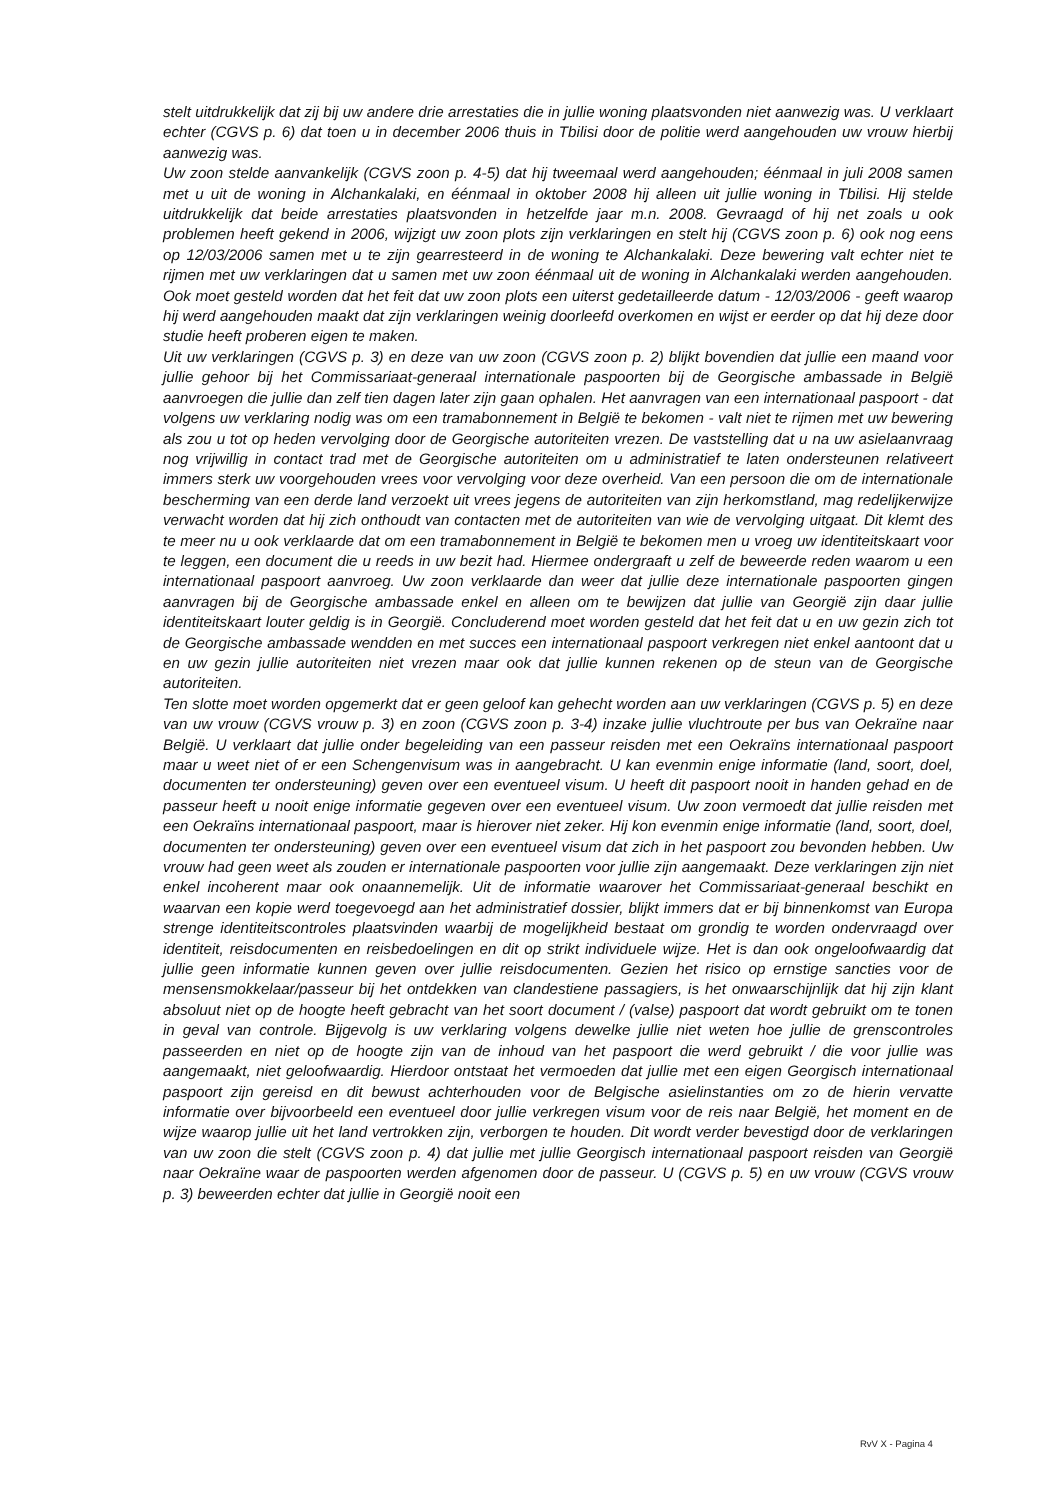stelt uitdrukkelijk dat zij bij uw andere drie arrestaties die in jullie woning plaatsvonden niet aanwezig was. U verklaart echter (CGVS p. 6) dat toen u in december 2006 thuis in Tbilisi door de politie werd aangehouden uw vrouw hierbij aanwezig was.
Uw zoon stelde aanvankelijk (CGVS zoon p. 4-5) dat hij tweemaal werd aangehouden; éénmaal in juli 2008 samen met u uit de woning in Alchankalaki, en éénmaal in oktober 2008 hij alleen uit jullie woning in Tbilisi. Hij stelde uitdrukkelijk dat beide arrestaties plaatsvonden in hetzelfde jaar m.n. 2008. Gevraagd of hij net zoals u ook problemen heeft gekend in 2006, wijzigt uw zoon plots zijn verklaringen en stelt hij (CGVS zoon p. 6) ook nog eens op 12/03/2006 samen met u te zijn gearresteerd in de woning te Alchankalaki. Deze bewering valt echter niet te rijmen met uw verklaringen dat u samen met uw zoon éénmaal uit de woning in Alchankalaki werden aangehouden. Ook moet gesteld worden dat het feit dat uw zoon plots een uiterst gedetailleerde datum - 12/03/2006 - geeft waarop hij werd aangehouden maakt dat zijn verklaringen weinig doorleefd overkomen en wijst er eerder op dat hij deze door studie heeft proberen eigen te maken.
Uit uw verklaringen (CGVS p. 3) en deze van uw zoon (CGVS zoon p. 2) blijkt bovendien dat jullie een maand voor jullie gehoor bij het Commissariaat-generaal internationale paspoorten bij de Georgische ambassade in België aanvroegen die jullie dan zelf tien dagen later zijn gaan ophalen. Het aanvragen van een internationaal paspoort - dat volgens uw verklaring nodig was om een tramabonnement in België te bekomen - valt niet te rijmen met uw bewering als zou u tot op heden vervolging door de Georgische autoriteiten vrezen. De vaststelling dat u na uw asielaanvraag nog vrijwillig in contact trad met de Georgische autoriteiten om u administratief te laten ondersteunen relativeert immers sterk uw voorgehouden vrees voor vervolging voor deze overheid. Van een persoon die om de internationale bescherming van een derde land verzoekt uit vrees jegens de autoriteiten van zijn herkomstland, mag redelijkerwijze verwacht worden dat hij zich onthoudt van contacten met de autoriteiten van wie de vervolging uitgaat. Dit klemt des te meer nu u ook verklaarde dat om een tramabonnement in België te bekomen men u vroeg uw identiteitskaart voor te leggen, een document die u reeds in uw bezit had. Hiermee ondergraaft u zelf de beweerde reden waarom u een internationaal paspoort aanvroeg. Uw zoon verklaarde dan weer dat jullie deze internationale paspoorten gingen aanvragen bij de Georgische ambassade enkel en alleen om te bewijzen dat jullie van Georgië zijn daar jullie identiteitskaart louter geldig is in Georgië. Concluderend moet worden gesteld dat het feit dat u en uw gezin zich tot de Georgische ambassade wendden en met succes een internationaal paspoort verkregen niet enkel aantoont dat u en uw gezin jullie autoriteiten niet vrezen maar ook dat jullie kunnen rekenen op de steun van de Georgische autoriteiten.
Ten slotte moet worden opgemerkt dat er geen geloof kan gehecht worden aan uw verklaringen (CGVS p. 5) en deze van uw vrouw (CGVS vrouw p. 3) en zoon (CGVS zoon p. 3-4) inzake jullie vluchtroute per bus van Oekraïne naar België. U verklaart dat jullie onder begeleiding van een passeur reisden met een Oekraïns internationaal paspoort maar u weet niet of er een Schengenvisum was in aangebracht. U kan evenmin enige informatie (land, soort, doel, documenten ter ondersteuning) geven over een eventueel visum. U heeft dit paspoort nooit in handen gehad en de passeur heeft u nooit enige informatie gegeven over een eventueel visum. Uw zoon vermoedt dat jullie reisden met een Oekraïns internationaal paspoort, maar is hierover niet zeker. Hij kon evenmin enige informatie (land, soort, doel, documenten ter ondersteuning) geven over een eventueel visum dat zich in het paspoort zou bevonden hebben. Uw vrouw had geen weet als zouden er internationale paspoorten voor jullie zijn aangemaakt. Deze verklaringen zijn niet enkel incoherent maar ook onaannemelijk. Uit de informatie waarover het Commissariaat-generaal beschikt en waarvan een kopie werd toegevoegd aan het administratief dossier, blijkt immers dat er bij binnenkomst van Europa strenge identiteitscontroles plaatsvinden waarbij de mogelijkheid bestaat om grondig te worden ondervraagd over identiteit, reisdocumenten en reisbedoelingen en dit op strikt individuele wijze. Het is dan ook ongeloofwaardig dat jullie geen informatie kunnen geven over jullie reisdocumenten. Gezien het risico op ernstige sancties voor de mensensmokkelaar/passeur bij het ontdekken van clandestiene passagiers, is het onwaarschijnlijk dat hij zijn klant absoluut niet op de hoogte heeft gebracht van het soort document / (valse) paspoort dat wordt gebruikt om te tonen in geval van controle. Bijgevolg is uw verklaring volgens dewelke jullie niet weten hoe jullie de grenscontroles passeerden en niet op de hoogte zijn van de inhoud van het paspoort die werd gebruikt / die voor jullie was aangemaakt, niet geloofwaardig. Hierdoor ontstaat het vermoeden dat jullie met een eigen Georgisch internationaal paspoort zijn gereisd en dit bewust achterhouden voor de Belgische asielinstanties om zo de hierin vervatte informatie over bijvoorbeeld een eventueel door jullie verkregen visum voor de reis naar België, het moment en de wijze waarop jullie uit het land vertrokken zijn, verborgen te houden. Dit wordt verder bevestigd door de verklaringen van uw zoon die stelt (CGVS zoon p. 4) dat jullie met jullie Georgisch internationaal paspoort reisden van Georgië naar Oekraïne waar de paspoorten werden afgenomen door de passeur. U (CGVS p. 5) en uw vrouw (CGVS vrouw p. 3) beweerden echter dat jullie in Georgië nooit een
RvV X - Pagina 4